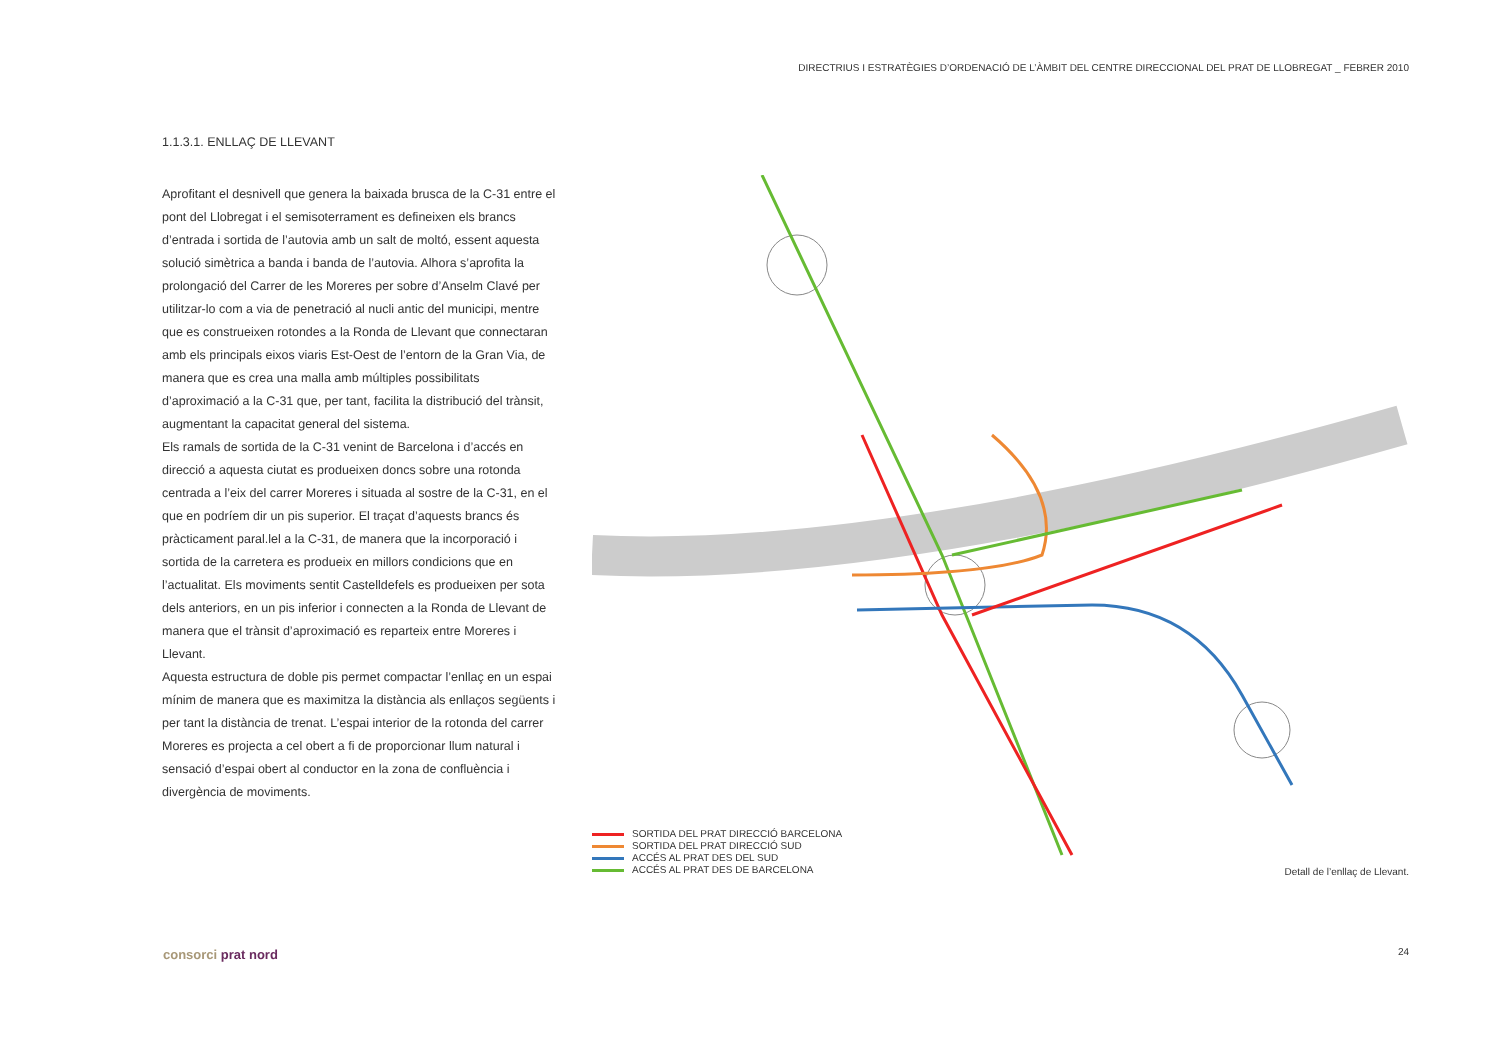DIRECTRIUS I ESTRATÈGIES D’ORDENACIÓ DE L’ÀMBIT DEL CENTRE DIRECCIONAL DEL PRAT DE LLOBREGAT _ FEBRER 2010
1.1.3.1. ENLLAÇ DE LLEVANT
Aprofitant el desnivell que genera la baixada brusca de la C-31 entre el pont del Llobregat i el semisoterrament es defineixen els brancs d’entrada i sortida de l’autovia amb un salt de moltó, essent aquesta solució simètrica a banda i banda de l’autovia. Alhora s’aprofita la prolongació del Carrer de les Moreres per sobre d’Anselm Clavé per utilitzar-lo com a via de penetració al nucli antic del municipi, mentre que es construeixen rotondes a la Ronda de Llevant que connectaran amb els principals eixos viaris Est-Oest de l’entorn de la Gran Via, de manera que es crea una malla amb múltiples possibilitats d’aproximació a la C-31 que, per tant, facilita la distribució del trànsit, augmentant la capacitat general del sistema.
Els ramals de sortida de la C-31 venint de Barcelona i d’accés en direcció a aquesta ciutat es produeixen doncs sobre una rotonda centrada a l’eix del carrer Moreres i situada al sostre de la C-31, en el que en podríem dir un pis superior. El traçat d’aquests brancs és pràcticament paral.lel a la C-31, de manera que la incorporació i sortida de la carretera es produeix en millors condicions que en l’actualitat. Els moviments sentit Castelldefels es produeixen per sota dels anteriors, en un pis inferior i connecten a la Ronda de Llevant de manera que el trànsit d’aproximació es reparteix entre Moreres i Llevant.
Aquesta estructura de doble pis permet compactar l’enllaç en un espai mínim de manera que es maximitza la distància als enllaços següents i per tant la distància de trenat. L’espai interior de la rotonda del carrer Moreres es projecta a cel obert a fi de proporcionar llum natural i sensació d’espai obert al conductor en la zona de confluència i divergència de moviments.
SORTIDA DEL PRAT DIRECCIÓ BARCELONA
SORTIDA DEL PRAT DIRECCIÓ SUD
ACCÉS AL PRAT DES DEL SUD
ACCÉS AL PRAT DES DE BARCELONA
Detall de l’enllaç de Llevant.
consorci prat nord 24